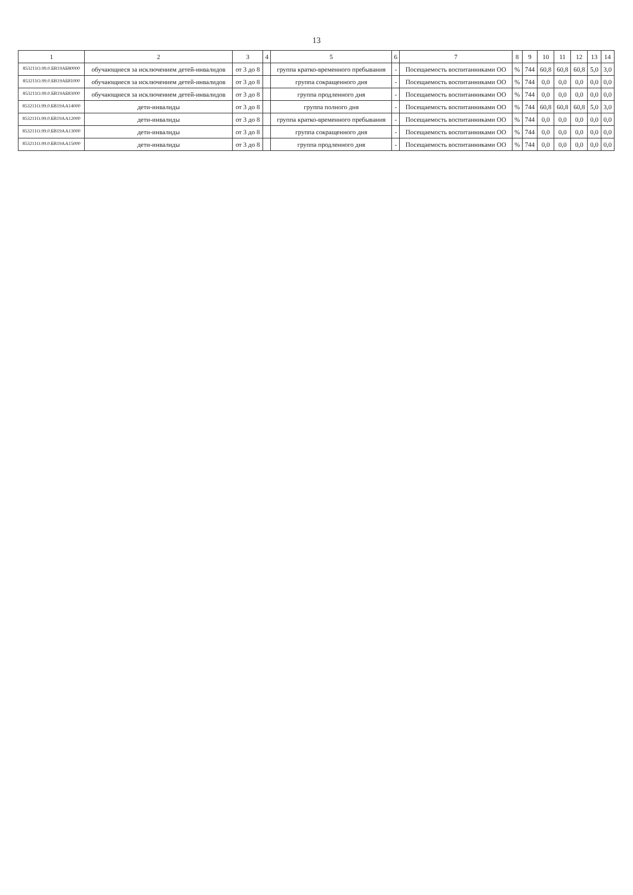13
| 1 | 2 | 3 | 4 | 5 | 6 | 7 | 8 | 9 | 10 | 11 | 12 | 13 | 14 |
| --- | --- | --- | --- | --- | --- | --- | --- | --- | --- | --- | --- | --- | --- |
| 853211О.99.0.БВ19АБ80000 | обучающиеся за исключением детей-инвалидов | от 3 до 8 | | группа кратко-временного пребывания | - | Посещаемость воспитанниками ОО | % | 744 | 60,8 | 60,8 | 60,8 | 5,0 | 3,0 |
| 853211О.99.0.БВ19АБ81000 | обучающиеся за исключением детей-инвалидов | от 3 до 8 | | группа сокращенного дня | - | Посещаемость воспитанниками ОО | % | 744 | 0,0 | 0,0 | 0,0 | 0,0 | 0,0 |
| 853211О.99.0.БВ19АБ83000 | обучающиеся за исключением детей-инвалидов | от 3 до 8 | | группа продленного дня | - | Посещаемость воспитанниками ОО | % | 744 | 0,0 | 0,0 | 0,0 | 0,0 | 0,0 |
| 853211О.99.0.БВ19АА14000 | дети-инвалиды | от 3 до 8 | | группа полного дня | - | Посещаемость воспитанниками ОО | % | 744 | 60,8 | 60,8 | 60,8 | 5,0 | 3,0 |
| 853211О.99.0.БВ19АА12000 | дети-инвалиды | от 3 до 8 | | группа кратко-временного пребывания | - | Посещаемость воспитанниками ОО | % | 744 | 0,0 | 0,0 | 0,0 | 0,0 | 0,0 |
| 853211О.99.0.БВ19АА13000 | дети-инвалиды | от 3 до 8 | | группа сокращенного дня | - | Посещаемость воспитанниками ОО | % | 744 | 0,0 | 0,0 | 0,0 | 0,0 | 0,0 |
| 853211О.99.0.БВ19АА15000 | дети-инвалиды | от 3 до 8 | | группа продленного дня | - | Посещаемость воспитанниками ОО | % | 744 | 0,0 | 0,0 | 0,0 | 0,0 | 0,0 |